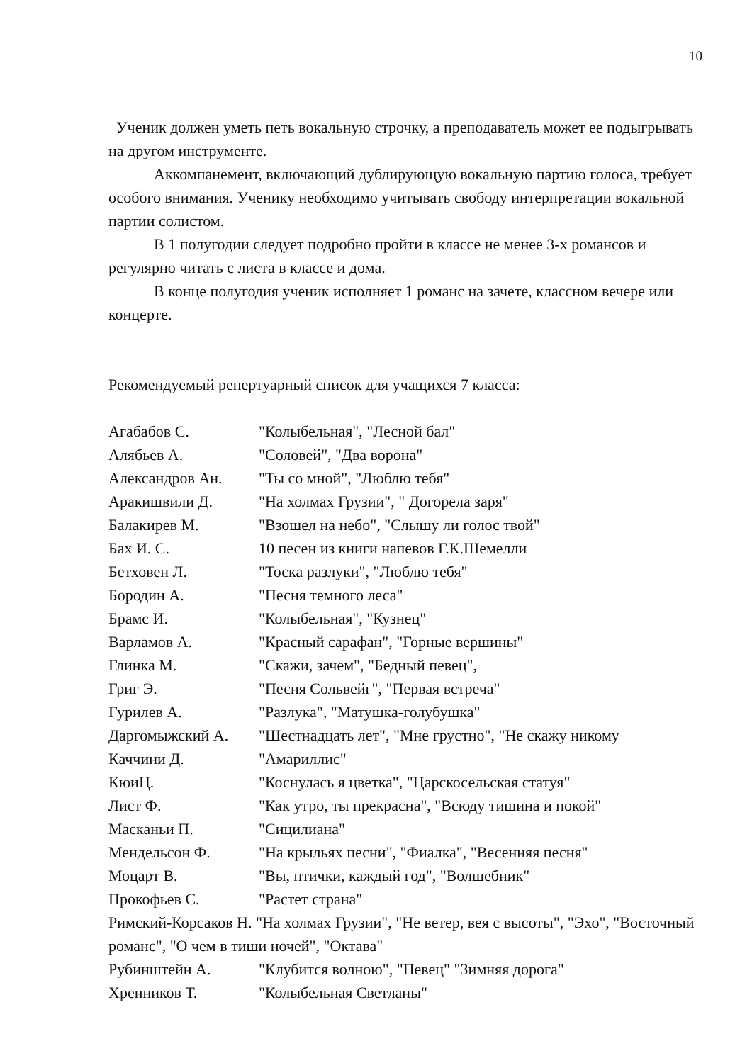10
Ученик должен уметь петь вокальную строчку, а преподаватель может ее подыгрывать на другом инструменте.
Аккомпанемент, включающий дублирующую вокальную партию голоса, требует особого внимания. Ученику необходимо учитывать свободу интерпретации вокальной партии солистом.
В 1 полугодии следует подробно пройти в классе не менее 3-х романсов и регулярно читать с листа в классе и дома.
В конце полугодия ученик исполняет 1 романс на зачете, классном вечере или концерте.
Рекомендуемый репертуарный список для учащихся 7 класса:
Агабабов С. "Колыбельная", "Лесной бал"
Алябьев А. "Соловей", "Два ворона"
Александров Ан. "Ты со мной", "Люблю тебя"
Аракишвили Д. "На холмах Грузии", " Догорела заря"
Балакирев М. "Взошел на небо", "Слышу ли голос твой"
Бах И. С. 10 песен из книги напевов Г.К.Шемелли
Бетховен Л. "Тоска разлуки", "Люблю тебя"
Бородин А. "Песня темного леса"
Брамс И. "Колыбельная", "Кузнец"
Варламов А. "Красный сарафан", "Горные вершины"
Глинка М. "Скажи, зачем", "Бедный певец",
Григ Э. "Песня Сольвейг", "Первая встреча"
Гурилев А. "Разлука", "Матушка-голубушка"
Даргомыжский А. "Шестнадцать лет", "Мне грустно", "Не скажу никому
Каччини Д. "Амариллис"
КюиЦ. "Коснулась я цветка", "Царскосельская статуя"
Лист Ф. "Как утро, ты прекрасна", "Всюду тишина и покой"
Масканьи П. "Сицилиана"
Мендельсон Ф. "На крыльях песни", "Фиалка", "Весенняя песня"
Моцарт В. "Вы, птички, каждый год", "Волшебник"
Прокофьев С. "Растет страна"
Римский-Корсаков Н. "На холмах Грузии", "Не ветер, вея с высоты", "Эхо", "Восточный романс", "О чем в тиши ночей", "Октава"
Рубинштейн А. "Клубится волною", "Певец" "Зимняя дорога"
Хренников Т. "Колыбельная Светланы"